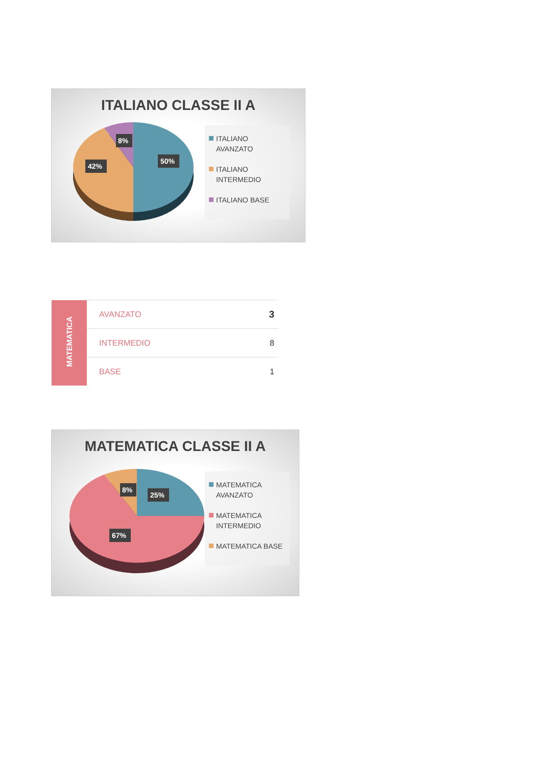ITALIANO CLASSE II A
8%
42%
50%
ITALIANO AVANZATO
ITALIANO INTERMEDIO
ITALIANO BASE
| MATEMATICA | AVANZATO | 3 |
| | INTERMEDIO | 8 |
| | BASE | 1 |
MATEMATICA CLASSE II A
8%
25%
67%
MATEMATICA AVANZATO
MATEMATICA INTERMEDIO
MATEMATICA BASE